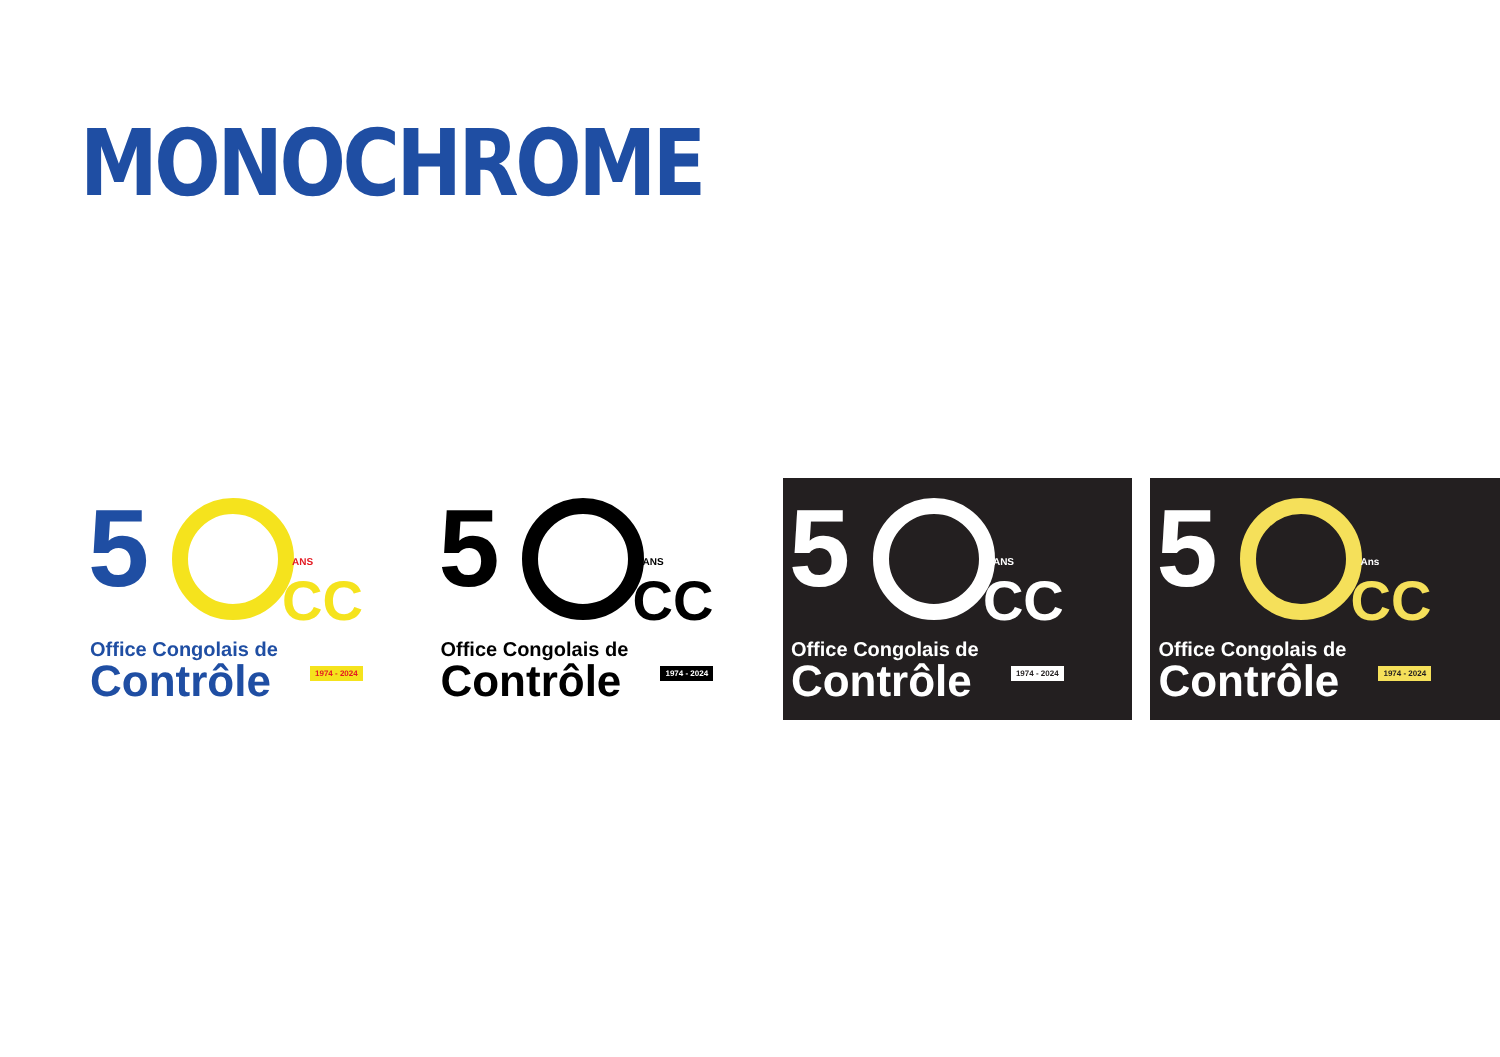MONOCHROME
5
ANS
CC
Office Congolais de
Contrôle 1974 - 2024
5
ANS
CC
Office Congolais de
Contrôle 1974 - 2024
5
ANS
CC
Office Congolais de
Contrôle 1974 - 2024
5
Ans
CC
Office Congolais de
Contrôle 1974 - 2024